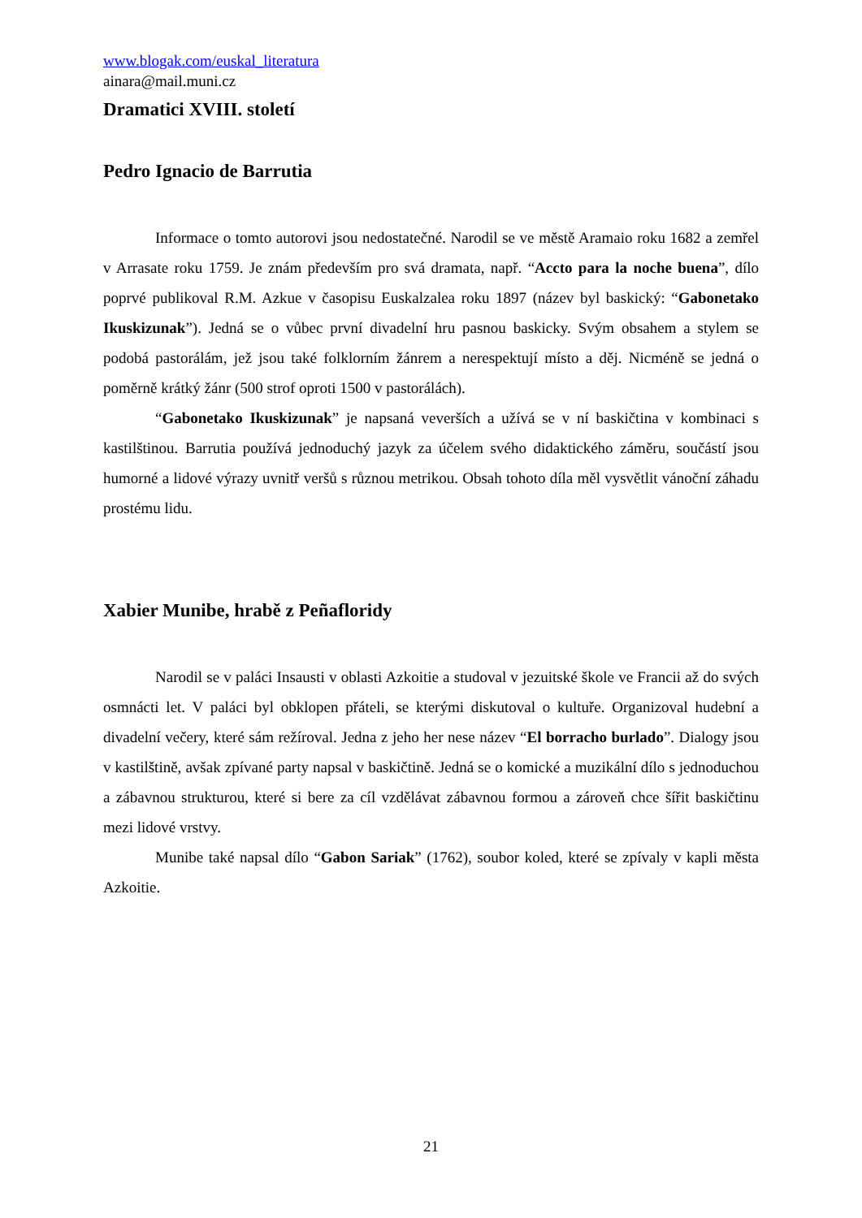www.blogak.com/euskal_literatura
ainara@mail.muni.cz
Dramatici XVIII. století
Pedro Ignacio de Barrutia
Informace o tomto autorovi jsou nedostatečné. Narodil se ve městě Aramaio roku 1682 a zemřel v Arrasate roku 1759. Je znám především pro svá dramata, např. “Accto para la noche buena”, dílo poprvé publikoval R.M. Azkue v časopisu Euskalzalea roku 1897 (název byl baskický: “Gabonetako Ikuskizunak”). Jedná se o vůbec první divadelní hru pasnou baskicky. Svým obsahem a stylem se podobá pastorálám, jež jsou také folklorním žánrem a nerespektují místo a děj. Nicméně se jedná o poměrně krátký žánr (500 strof oproti 1500 v pastorálách).
“Gabonetako Ikuskizunak” je napsaná veverších a užívá se v ní baskičtina v kombinaci s kastilštinou. Barrutia používá jednoduchý jazyk za účelem svého didaktického záměru, součástí jsou humorné a lidové výrazy uvnitř veršů s různou metrikou. Obsah tohoto díla měl vysvětlit vánoční záhadu prostému lidu.
Xabier Munibe, hrabě z Peñafloridy
Narodil se v paláci Insausti v oblasti Azkoitie a studoval v jezuitské škole ve Francii až do svých osmnácti let. V paláci byl obklopen přáteli, se kterými diskutoval o kultuře. Organizoval hudební a divadelní večery, které sám režíroval. Jedna z jeho her nese název “El borracho burlado”. Dialogy jsou v kastilštině, avšak zpívané party napsal v baskičtině. Jedná se o komické a muzikální dílo s jednoduchou a zábavnou strukturou, které si bere za cíl vzdělávat zábavnou formou a zároveň chce šířit baskičtinu mezi lidové vrstvy.
Munibe také napsal dílo “Gabon Sariak” (1762), soubor koled, které se zpívaly v kapli města Azkoitie.
21